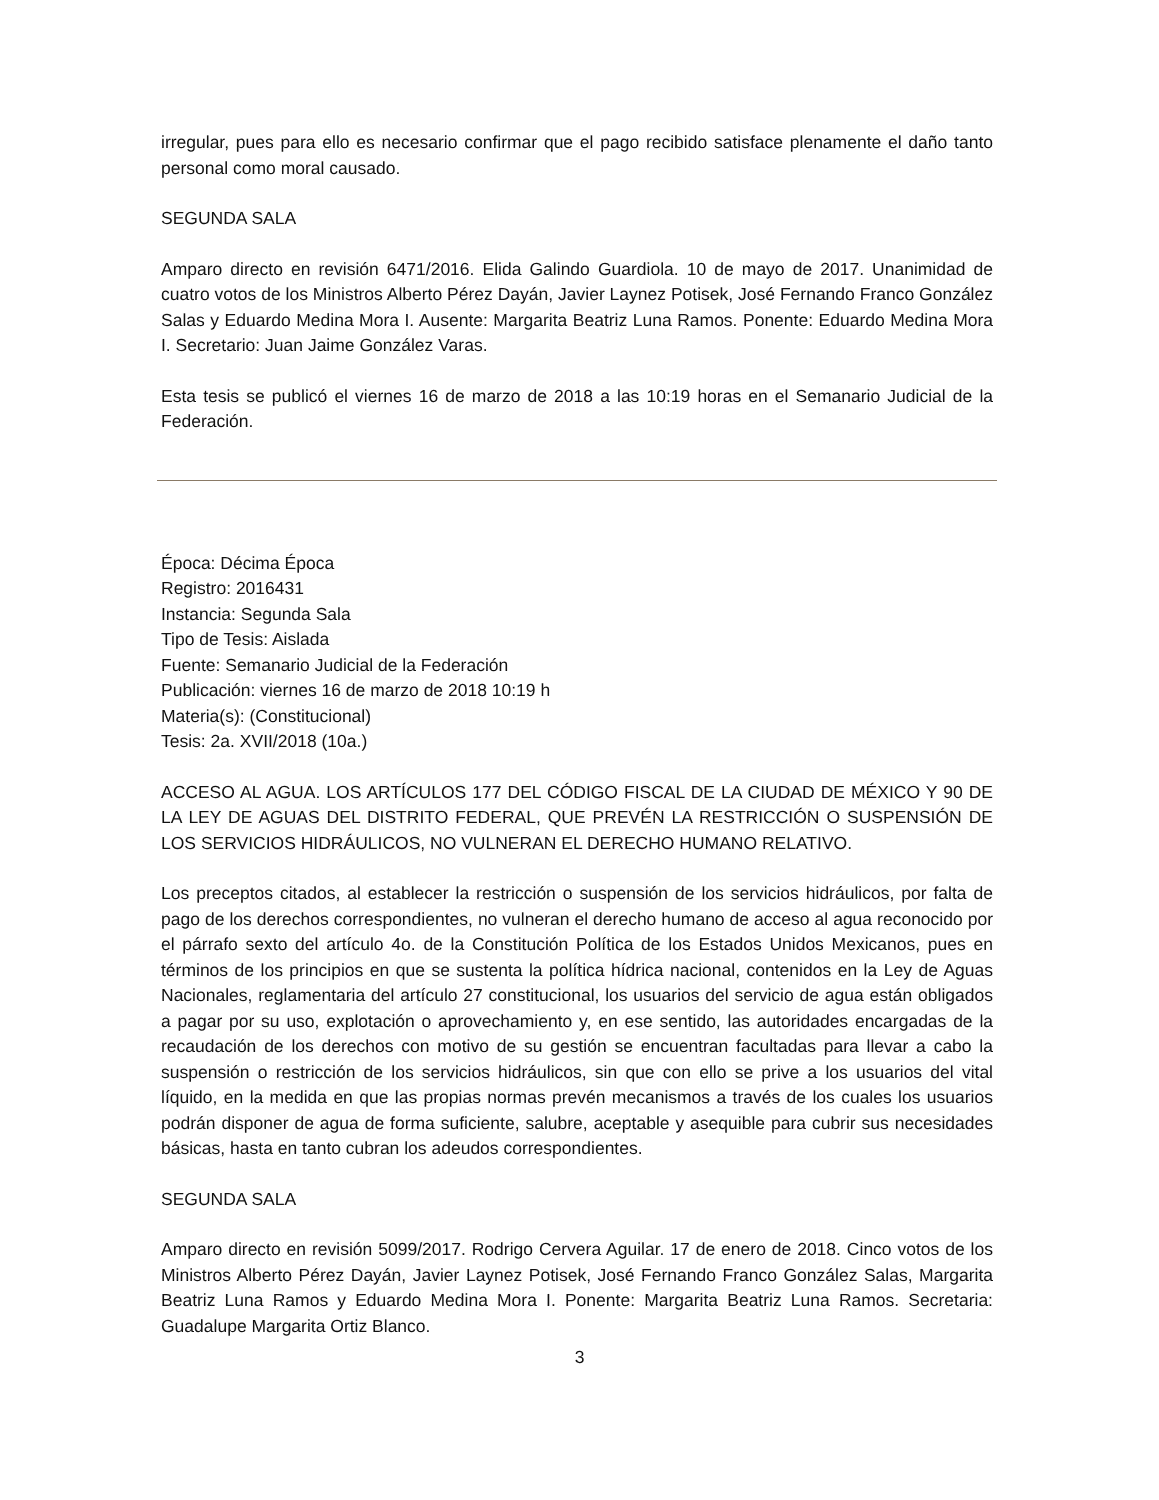irregular, pues para ello es necesario confirmar que el pago recibido satisface plenamente el daño tanto personal como moral causado.
SEGUNDA SALA
Amparo directo en revisión 6471/2016. Elida Galindo Guardiola. 10 de mayo de 2017. Unanimidad de cuatro votos de los Ministros Alberto Pérez Dayán, Javier Laynez Potisek, José Fernando Franco González Salas y Eduardo Medina Mora I. Ausente: Margarita Beatriz Luna Ramos. Ponente: Eduardo Medina Mora I. Secretario: Juan Jaime González Varas.
Esta tesis se publicó el viernes 16 de marzo de 2018 a las 10:19 horas en el Semanario Judicial de la Federación.
Época: Décima Época
Registro: 2016431
Instancia: Segunda Sala
Tipo de Tesis: Aislada
Fuente: Semanario Judicial de la Federación
Publicación: viernes 16 de marzo de 2018 10:19 h
Materia(s): (Constitucional)
Tesis: 2a. XVII/2018 (10a.)
ACCESO AL AGUA. LOS ARTÍCULOS 177 DEL CÓDIGO FISCAL DE LA CIUDAD DE MÉXICO Y 90 DE LA LEY DE AGUAS DEL DISTRITO FEDERAL, QUE PREVÉN LA RESTRICCIÓN O SUSPENSIÓN DE LOS SERVICIOS HIDRÁULICOS, NO VULNERAN EL DERECHO HUMANO RELATIVO.
Los preceptos citados, al establecer la restricción o suspensión de los servicios hidráulicos, por falta de pago de los derechos correspondientes, no vulneran el derecho humano de acceso al agua reconocido por el párrafo sexto del artículo 4o. de la Constitución Política de los Estados Unidos Mexicanos, pues en términos de los principios en que se sustenta la política hídrica nacional, contenidos en la Ley de Aguas Nacionales, reglamentaria del artículo 27 constitucional, los usuarios del servicio de agua están obligados a pagar por su uso, explotación o aprovechamiento y, en ese sentido, las autoridades encargadas de la recaudación de los derechos con motivo de su gestión se encuentran facultadas para llevar a cabo la suspensión o restricción de los servicios hidráulicos, sin que con ello se prive a los usuarios del vital líquido, en la medida en que las propias normas prevén mecanismos a través de los cuales los usuarios podrán disponer de agua de forma suficiente, salubre, aceptable y asequible para cubrir sus necesidades básicas, hasta en tanto cubran los adeudos correspondientes.
SEGUNDA SALA
Amparo directo en revisión 5099/2017. Rodrigo Cervera Aguilar. 17 de enero de 2018. Cinco votos de los Ministros Alberto Pérez Dayán, Javier Laynez Potisek, José Fernando Franco González Salas, Margarita Beatriz Luna Ramos y Eduardo Medina Mora I. Ponente: Margarita Beatriz Luna Ramos. Secretaria: Guadalupe Margarita Ortiz Blanco.
3